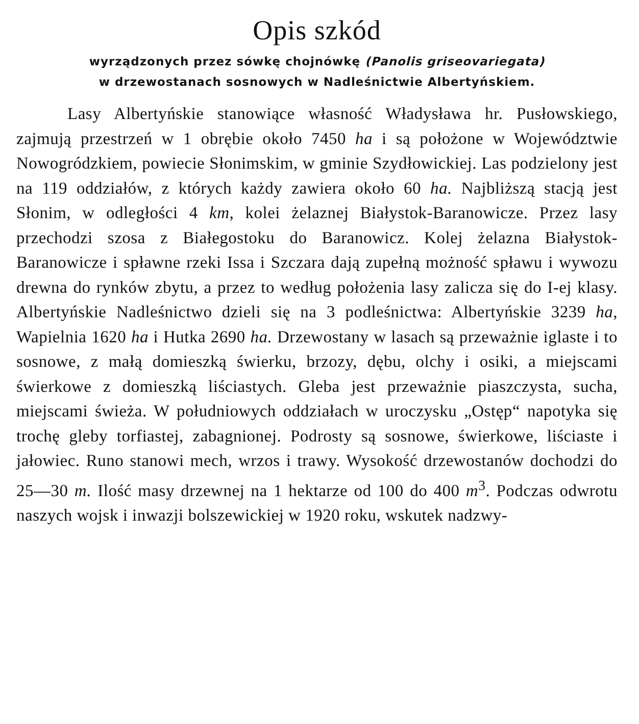Opis szkód
wyrządzonych przez sówkę chojnówkę (Panolis griseovariegata)
w drzewostanach sosnowych w Nadleśnictwie Albertyńskiem.
Lasy Albertyńskie stanowiące własność Władysława hr. Pusłowskiego, zajmują przestrzeń w 1 obrębie około 7450 ha i są położone w Województwie Nowogródzkiem, powiecie Słonimskim, w gminie Szydłowickiej. Las podzielony jest na 119 oddziałów, z których każdy zawiera około 60 ha. Najbliższą stacją jest Słonim, w odległości 4 km, kolei żelaznej Białystok-Baranowicze. Przez lasy przechodzi szosa z Białegostoku do Baranowicz. Kolej żelazna Białystok-Baranowicze i spławne rzeki Issa i Szczara dają zupełną możność spławu i wywozu drewna do rynków zbytu, a przez to według położenia lasy zalicza się do I-ej klasy. Albertyńskie Nadleśnictwo dzieli się na 3 podleśnictwa: Albertyńskie 3239 ha, Wapielnia 1620 ha i Hutka 2690 ha. Drzewostany w lasach są przeważnie iglaste i to sosnowe, z małą domieszką świerku, brzozy, dębu, olchy i osiki, a miejscami świerkowe z domieszką liściastych. Gleba jest przeważnie piaszczysta, sucha, miejscami świeża. W południowych oddziałach w uroczysku „Ostęp“ napotyka się trochę gleby torfiastej, zabagnionej. Podrosty są sosnowe, świerkowe, liściaste i jałowiec. Runo stanowi mech, wrzos i trawy. Wysokość drzewostanów dochodzi do 25—30 m. Ilość masy drzewnej na 1 hektarze od 100 do 400 m<sup>3</sup>. Podczas odwrotu naszych wojsk i inwazji bolszewickiej w 1920 roku, wskutek nadzwy-